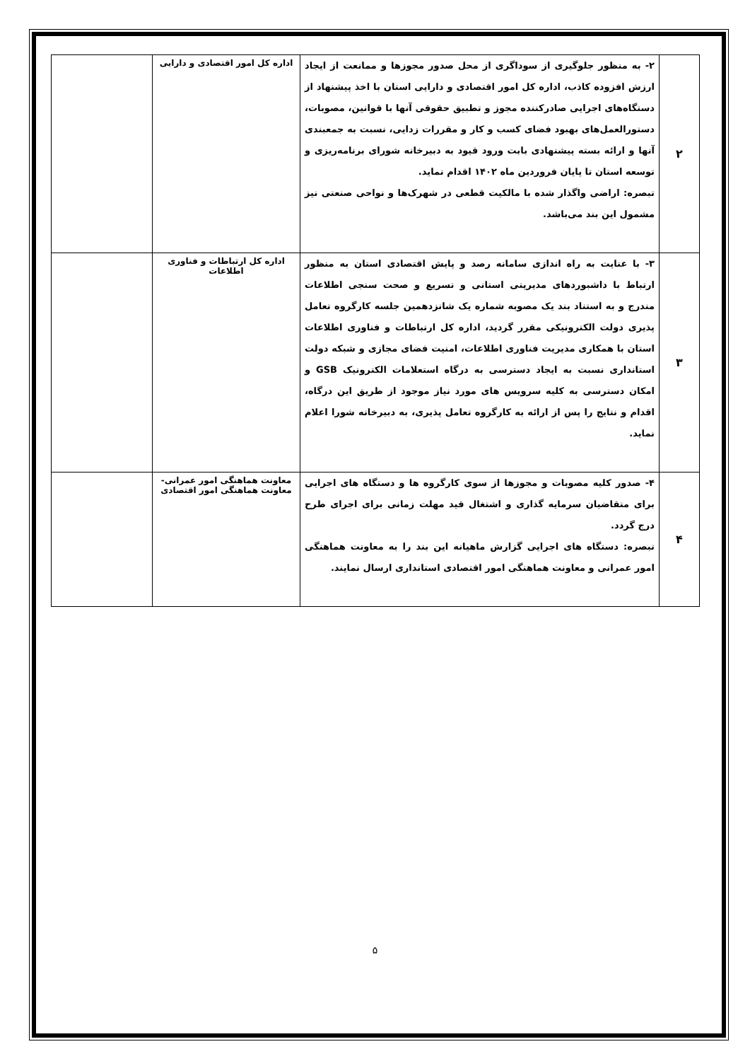| ۲ | ۲- به منظور جلوگیری از سوداگری از محل صدور مجوزها و ممانعت از ایجاد ارزش افزوده کاذب، اداره کل امور اقتصادی و دارایی استان با اخذ پیشنهاد از دستگاه‌های اجرایی صادرکننده مجوز و تطبیق حقوقی آنها با قوانین، مصوبات، دستورالعمل‌های بهبود فضای کسب و کار و مقررات زدایی، نسبت به جمعبندی آنها و ارائه بسته پیشنهادی بابت ورود قیود به دبیرخانه شورای برنامه‌ریزی و توسعه استان تا پایان فروردین ماه ۱۴۰۲ اقدام نماید. تبصره: اراضی واگذار شده با مالکیت قطعی در شهرک‌ها و نواحی صنعتی نیز مشمول این بند می‌باشد. | اداره کل امور اقتصادی و دارایی | |
| ۳ | ۳- با عنایت به راه اندازی سامانه رصد و پایش اقتصادی استان به منظور ارتباط با داشبوردهای مدیریتی استانی و تسریع و صحت سنجی اطلاعات مندرج و به استناد بند یک مصوبه شماره یک شانزدهمین جلسه کارگروه تعامل پذیری دولت الکترونیکی مقرر گردید، اداره کل ارتباطات و فناوری اطلاعات استان با همکاری مدیریت فناوری اطلاعات، امنیت فضای مجازی و شبکه دولت استانداری نسبت به ایجاد دسترسی به درگاه استعلامات الکترونیک GSB و امکان دسترسی به کلیه سرویس های مورد نیاز موجود از طریق این درگاه، اقدام و نتایج را پس از ارائه به کارگروه تعامل پذیری، به دبیرخانه شورا اعلام نماید. | اداره کل ارتباطات و فناوری اطلاعات | |
| ۴ | ۴- صدور کلیه مصوبات و مجوزها از سوی کارگروه ها و دستگاه های اجرایی برای متقاضیان سرمایه گذاری و اشتغال قید مهلت زمانی برای اجرای طرح درج گردد. تبصره: دستگاه های اجرایی گزارش ماهیانه این بند را به معاونت هماهنگی امور عمرانی و معاونت هماهنگی امور اقتصادی استانداری ارسال نمایند. | معاونت هماهنگی امور عمرانی- معاونت هماهنگی امور اقتصادی | |
۵